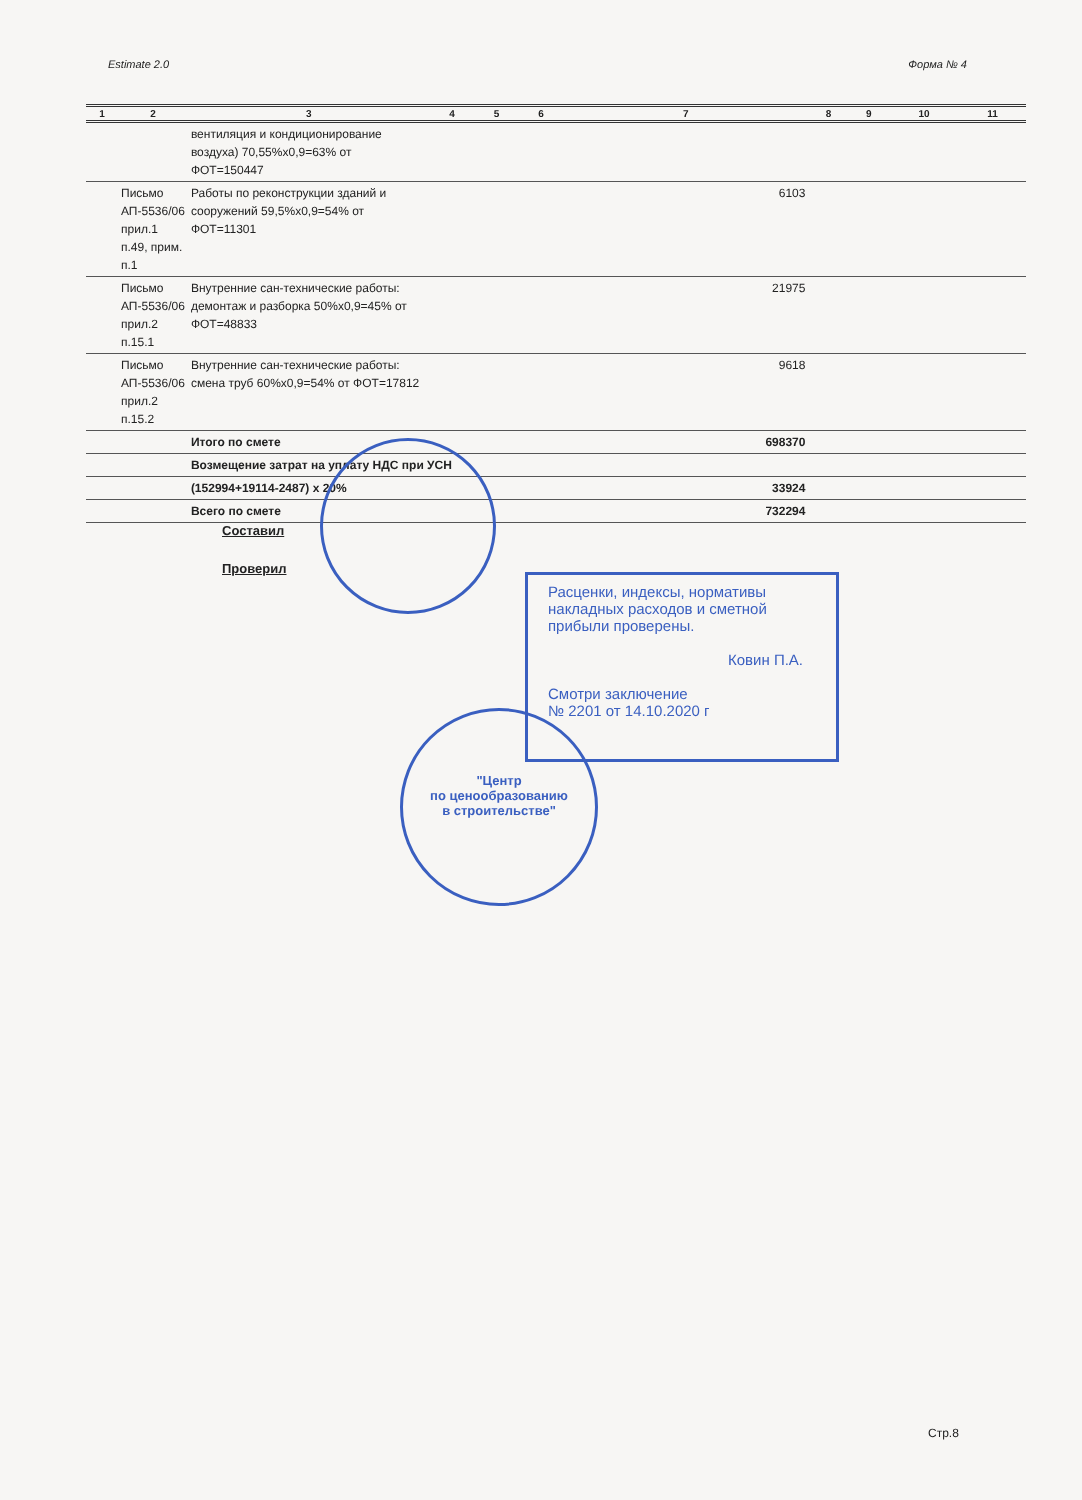Estimate 2.0 Форма № 4
| 1 | 2 | 3 | 4 | 5 | 6 | 7 | 8 | 9 | 10 | 11 |
| --- | --- | --- | --- | --- | --- | --- | --- | --- | --- | --- |
| | | вентиляция и кондиционирование воздуха) 70,55%x0,9=63% от ФОТ=150447 | | | | | | | | |
| | Письмо АП-5536/06 прил.1 п.49, прим. п.1 | Работы по реконструкции зданий и сооружений 59,5%x0,9=54% от ФОТ=11301 | | | | 6103 | | | | |
| | Письмо АП-5536/06 прил.2 п.15.1 | Внутренние сан-технические работы: демонтаж и разборка 50%x0,9=45% от ФОТ=48833 | | | | 21975 | | | | |
| | Письмо АП-5536/06 прил.2 п.15.2 | Внутренние сан-технические работы: смена труб 60%x0,9=54% от ФОТ=17812 | | | | 9618 | | | | |
| | | Итого по смете | | | | 698370 | | | | |
| | | Возмещение затрат на уплату НДС при УСН | | | | | | | | |
| | | (152994+19114-2487) x 20% | | | | 33924 | | | | |
| | | Всего по смете | | | | 732294 | | | | |
Составил
Проверил
Расценки, индексы, нормативы накладных расходов и сметной прибыли проверены.
Ковин П.А.
Смотри заключение
№ 2201 от 14.10.2020 г
"Центр
по ценообразованию
в строительстве"
Стр.8